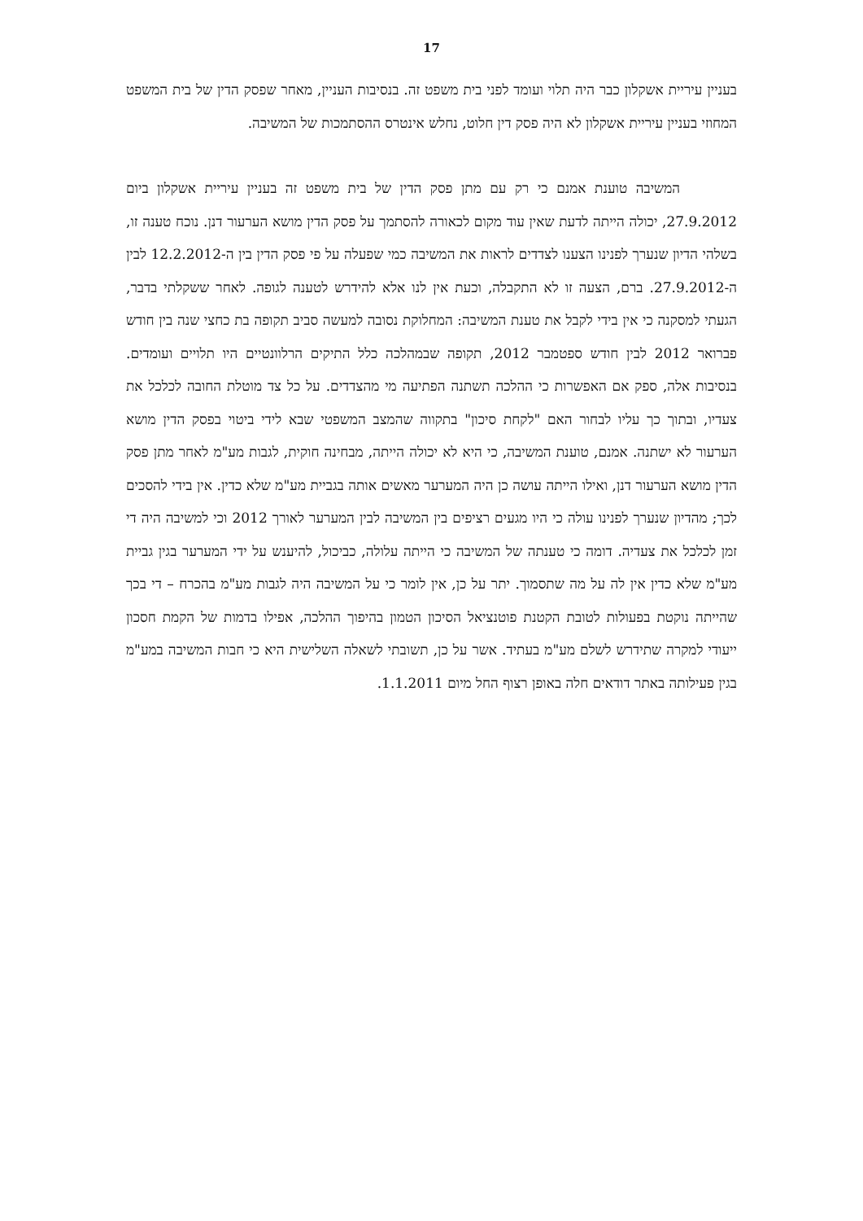17
בעניין עיריית אשקלון כבר היה תלוי ועומד לפני בית משפט זה. בנסיבות העניין, מאחר שפסק הדין של בית המשפט המחוזי בעניין עיריית אשקלון לא היה פסק דין חלוט, נחלש אינטרס ההסתמכות של המשיבה.
המשיבה טוענת אמנם כי רק עם מתן פסק הדין של בית משפט זה בעניין עיריית אשקלון ביום 27.9.2012, יכולה הייתה לדעת שאין עוד מקום לכאורה להסתמך על פסק הדין מושא הערעור דנן. נוכח טענה זו, בשלהי הדיון שנערך לפנינו הצענו לצדדים לראות את המשיבה כמי שפעלה על פי פסק הדין בין ה-12.2.2012 לבין ה-27.9.2012. ברם, הצעה זו לא התקבלה, וכעת אין לנו אלא להידרש לטענה לגופה. לאחר ששקלתי בדבר, הגעתי למסקנה כי אין בידי לקבל את טענת המשיבה: המחלוקת נסובה למעשה סביב תקופה בת כחצי שנה בין חודש פברואר 2012 לבין חודש ספטמבר 2012, תקופה שבמהלכה כלל התיקים הרלוונטיים היו תלויים ועומדים. בנסיבות אלה, ספק אם האפשרות כי ההלכה תשתנה הפתיעה מי מהצדדים. על כל צד מוטלת החובה לכלכל את צעדיו, ובתוך כך עליו לבחור האם "לקחת סיכון" בתקווה שהמצב המשפטי שבא לידי ביטוי בפסק הדין מושא הערעור לא ישתנה. אמנם, טוענת המשיבה, כי היא לא יכולה הייתה, מבחינה חוקית, לגבות מע"מ לאחר מתן פסק הדין מושא הערעור דנן, ואילו הייתה עושה כן היה המערער מאשים אותה בגביית מע"מ שלא כדין. אין בידי להסכים לכך; מהדיון שנערך לפנינו עולה כי היו מגעים רציפים בין המשיבה לבין המערער לאורך 2012 וכי למשיבה היה די זמן לכלכל את צעדיה. דומה כי טענתה של המשיבה כי הייתה עלולה, כביכול, להיענש על ידי המערער בגין גביית מע"מ שלא כדין אין לה על מה שתסמוך. יתר על כן, אין לומר כי על המשיבה היה לגבות מע"מ בהכרח – די בכך שהייתה נוקטת בפעולות לטובת הקטנת פוטנציאל הסיכון הטמון בהיפוך ההלכה, אפילו בדמות של הקמת חסכון ייעודי למקרה שתידרש לשלם מע"מ בעתיד. אשר על כן, תשובתי לשאלה השלישית היא כי חבות המשיבה במע"מ בגין פעילותה באתר דודאים חלה באופן רצוף החל מיום 1.1.2011.